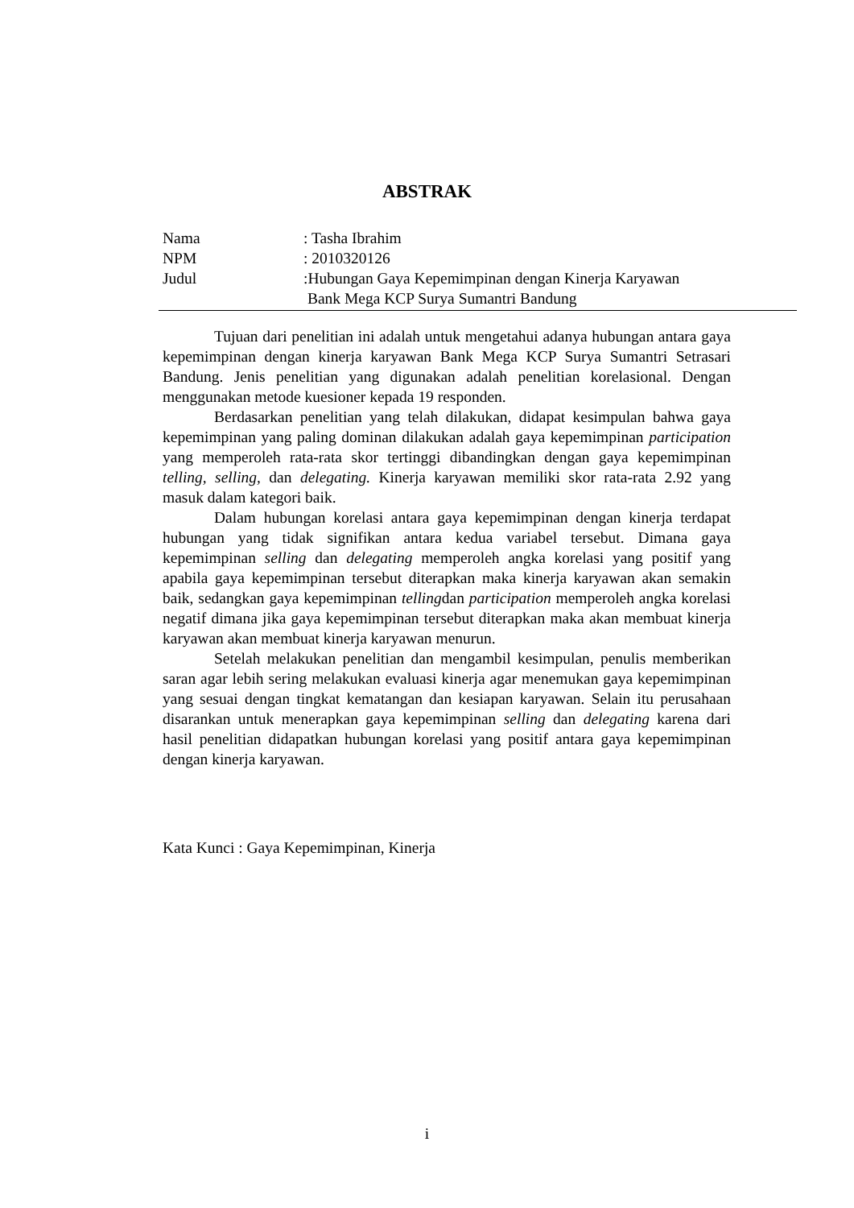ABSTRAK
Nama : Tasha Ibrahim
NPM : 2010320126
Judul :Hubungan Gaya Kepemimpinan dengan Kinerja Karyawan
Bank Mega KCP Surya Sumantri Bandung
Tujuan dari penelitian ini adalah untuk mengetahui adanya hubungan antara gaya kepemimpinan dengan kinerja karyawan Bank Mega KCP Surya Sumantri Setrasari Bandung. Jenis penelitian yang digunakan adalah penelitian korelasional. Dengan menggunakan metode kuesioner kepada 19 responden.
Berdasarkan penelitian yang telah dilakukan, didapat kesimpulan bahwa gaya kepemimpinan yang paling dominan dilakukan adalah gaya kepemimpinan participation yang memperoleh rata-rata skor tertinggi dibandingkan dengan gaya kepemimpinan telling, selling, dan delegating. Kinerja karyawan memiliki skor rata-rata 2.92 yang masuk dalam kategori baik.
Dalam hubungan korelasi antara gaya kepemimpinan dengan kinerja terdapat hubungan yang tidak signifikan antara kedua variabel tersebut. Dimana gaya kepemimpinan selling dan delegating memperoleh angka korelasi yang positif yang apabila gaya kepemimpinan tersebut diterapkan maka kinerja karyawan akan semakin baik, sedangkan gaya kepemimpinan tellingdan participation memperoleh angka korelasi negatif dimana jika gaya kepemimpinan tersebut diterapkan maka akan membuat kinerja karyawan akan membuat kinerja karyawan menurun.
Setelah melakukan penelitian dan mengambil kesimpulan, penulis memberikan saran agar lebih sering melakukan evaluasi kinerja agar menemukan gaya kepemimpinan yang sesuai dengan tingkat kematangan dan kesiapan karyawan. Selain itu perusahaan disarankan untuk menerapkan gaya kepemimpinan selling dan delegating karena dari hasil penelitian didapatkan hubungan korelasi yang positif antara gaya kepemimpinan dengan kinerja karyawan.
Kata Kunci : Gaya Kepemimpinan, Kinerja
i